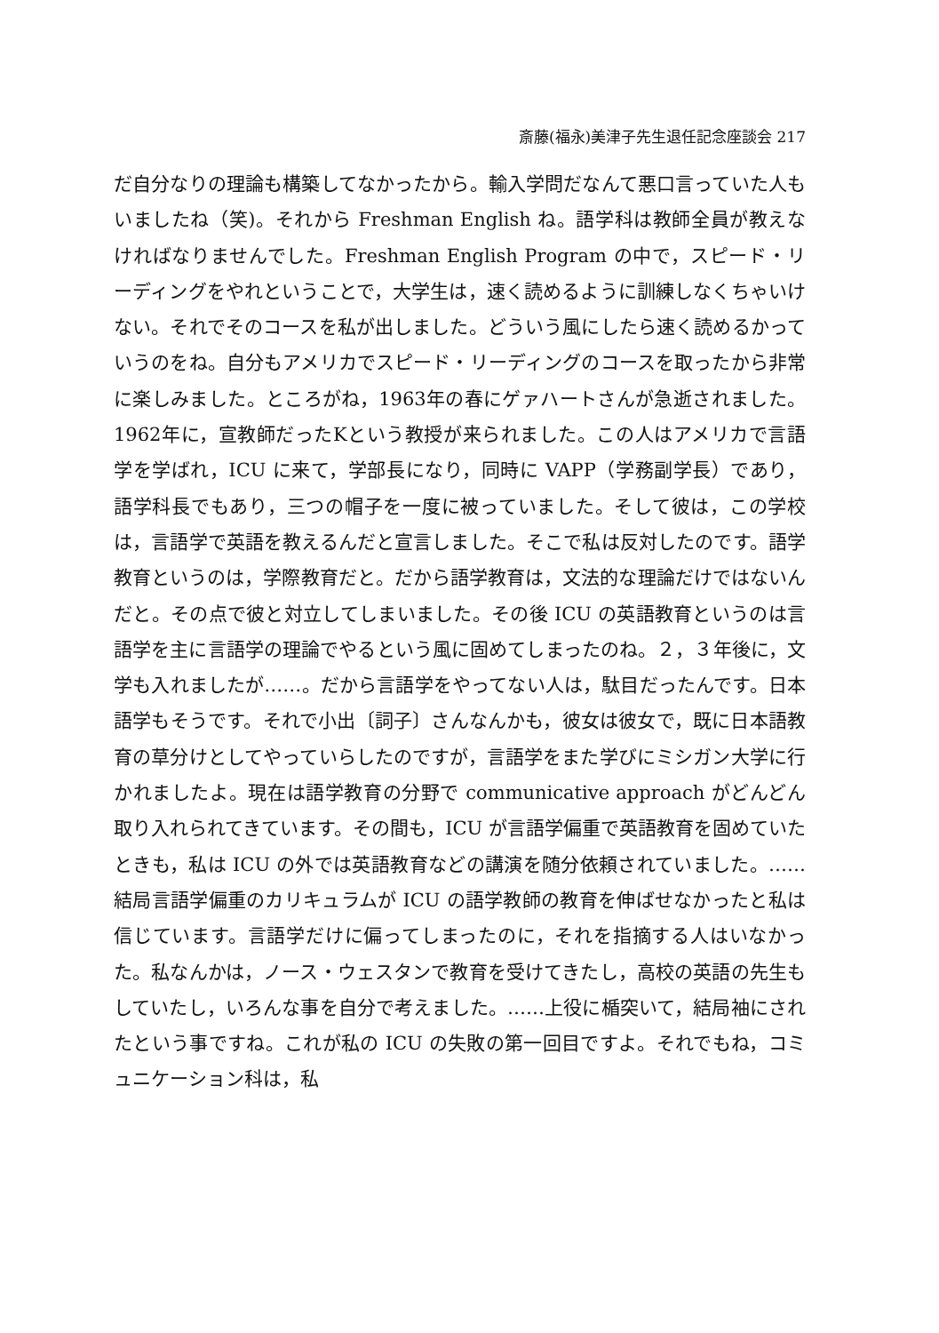斎藤(福永)美津子先生退任記念座談会 217
だ自分なりの理論も構築してなかったから。輸入学問だなんて悪口言っていた人もいましたね（笑)。それから Freshman English ね。語学科は教師全員が教えなければなりませんでした。Freshman English Program の中で，スピード・リーディングをやれということで，大学生は，速く読めるように訓練しなくちゃいけない。それでそのコースを私が出しました。どういう風にしたら速く読めるかっていうのをね。自分もアメリカでスピード・リーディングのコースを取ったから非常に楽しみました。ところがね，1963年の春にゲァハートさんが急逝されました。1962年に，宣教師だったKという教授が来られました。この人はアメリカで言語学を学ばれ，ICU に来て，学部長になり，同時に VAPP（学務副学長）であり，語学科長でもあり，三つの帽子を一度に被っていました。そして彼は，この学校は，言語学で英語を教えるんだと宣言しました。そこで私は反対したのです。語学教育というのは，学際教育だと。だから語学教育は，文法的な理論だけではないんだと。その点で彼と対立してしまいました。その後 ICU の英語教育というのは言語学を主に言語学の理論でやるという風に固めてしまったのね。２，３年後に，文学も入れましたが……。だから言語学をやってない人は，駄目だったんです。日本語学もそうです。それで小出〔詞子〕さんなんかも，彼女は彼女で，既に日本語教育の草分けとしてやっていらしたのですが，言語学をまた学びにミシガン大学に行かれましたよ。現在は語学教育の分野で communicative approach がどんどん取り入れられてきています。その間も，ICU が言語学偏重で英語教育を固めていたときも，私は ICU の外では英語教育などの講演を随分依頼されていました。……結局言語学偏重のカリキュラムが ICU の語学教師の教育を伸ばせなかったと私は信じています。言語学だけに偏ってしまったのに，それを指摘する人はいなかった。私なんかは，ノース・ウェスタンで教育を受けてきたし，高校の英語の先生もしていたし，いろんな事を自分で考えました。……上役に楯突いて，結局袖にされたという事ですね。これが私の ICU の失敗の第一回目ですよ。それでもね，コミュニケーション科は，私